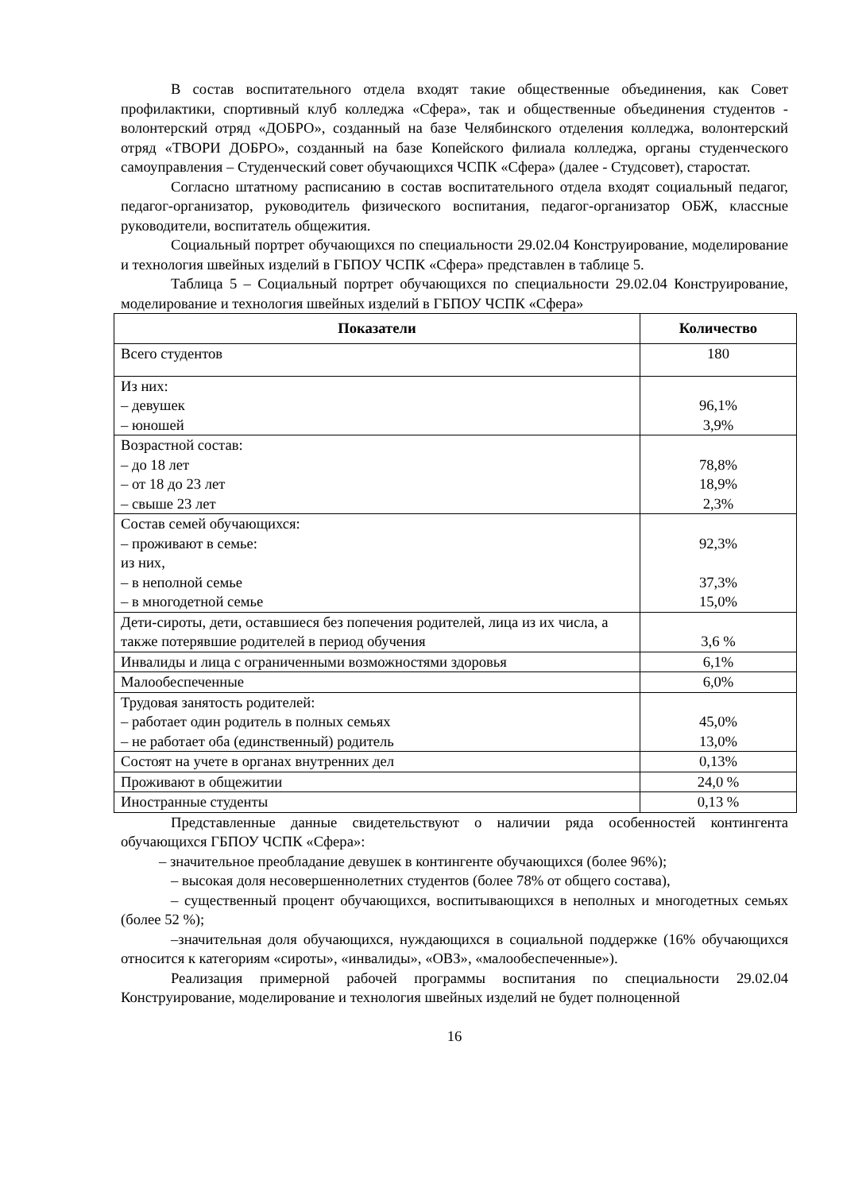В состав воспитательного отдела входят такие общественные объединения, как Совет профилактики, спортивный клуб колледжа «Сфера», так и общественные объединения студентов - волонтерский отряд «ДОБРО», созданный на базе Челябинского отделения колледжа, волонтерский отряд «ТВОРИ ДОБРО», созданный на базе Копейского филиала колледжа, органы студенческого самоуправления – Студенческий совет обучающихся ЧСПК «Сфера» (далее - Студсовет), старостат.
Согласно штатному расписанию в состав воспитательного отдела входят социальный педагог, педагог-организатор, руководитель физического воспитания, педагог-организатор ОБЖ, классные руководители, воспитатель общежития.
Социальный портрет обучающихся по специальности 29.02.04 Конструирование, моделирование и технология швейных изделий в ГБПОУ ЧСПК «Сфера» представлен в таблице 5.
Таблица 5 – Социальный портрет обучающихся по специальности 29.02.04 Конструирование, моделирование и технология швейных изделий в ГБПОУ ЧСПК «Сфера»
| Показатели | Количество |
| --- | --- |
| Всего студентов | 180 |
| Из них: – девушек – юношей | 96,1% 3,9% |
| Возрастной состав: – до 18 лет – от 18 до 23 лет – свыше 23 лет | 78,8% 18,9% 2,3% |
| Состав семей обучающихся: – проживают в семье: из них, – в неполной семье – в многодетной семье | 92,3% 37,3% 15,0% |
| Дети-сироты, дети, оставшиеся без попечения родителей, лица из их числа, а также потерявшие родителей в период обучения | 3,6 % |
| Инвалиды и лица с ограниченными возможностями здоровья | 6,1% |
| Малообеспеченные | 6,0% |
| Трудовая занятость родителей: – работает один родитель в полных семьях – не работает оба (единственный) родитель | 45,0% 13,0% |
| Состоят на учете в органах внутренних дел | 0,13% |
| Проживают в общежитии | 24,0 % |
| Иностранные студенты | 0,13 % |
Представленные данные свидетельствуют о наличии ряда особенностей контингента обучающихся ГБПОУ ЧСПК «Сфера»:
– значительное преобладание девушек в контингенте обучающихся (более 96%);
– высокая доля несовершеннолетних студентов (более 78% от общего состава),
– существенный процент обучающихся, воспитывающихся в неполных и многодетных семьях (более 52 %);
–значительная доля обучающихся, нуждающихся в социальной поддержке (16% обучающихся относится к категориям «сироты», «инвалиды», «ОВЗ», «малообеспеченные»).
Реализация примерной рабочей программы воспитания по специальности 29.02.04 Конструирование, моделирование и технология швейных изделий не будет полноценной
16